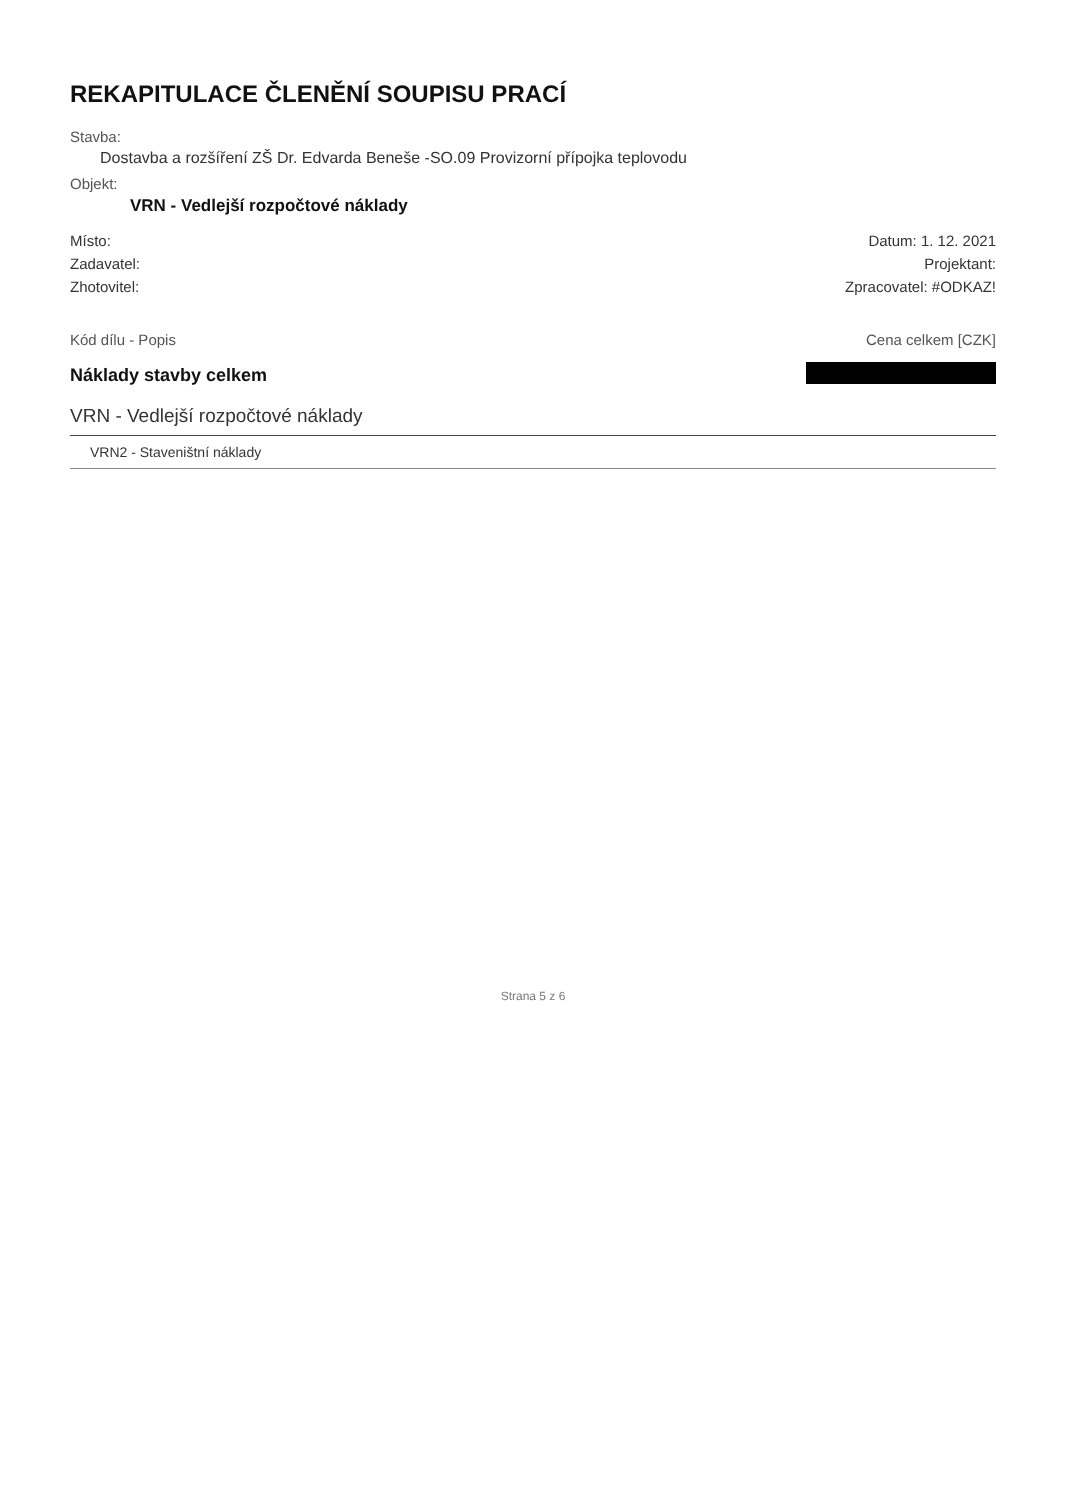REKAPITULACE ČLENĚNÍ SOUPISU PRACÍ
Stavba:
Dostavba a rozšíření ZŠ Dr. Edvarda Beneše -SO.09 Provizorní přípojka teplovodu
Objekt:
VRN - Vedlejší rozpočtové náklady
Místo: Datum: 1. 12. 2021
Zadavatel: Projektant:
Zhotovitel: Zpracovatel: #ODKAZ!
| Kód dílu - Popis | Cena celkem [CZK] |
| --- | --- |
| Náklady stavby celkem | |
| VRN - Vedlejší rozpočtové náklady | |
| VRN2 - Staveništní náklady | |
Strana 5 z 6